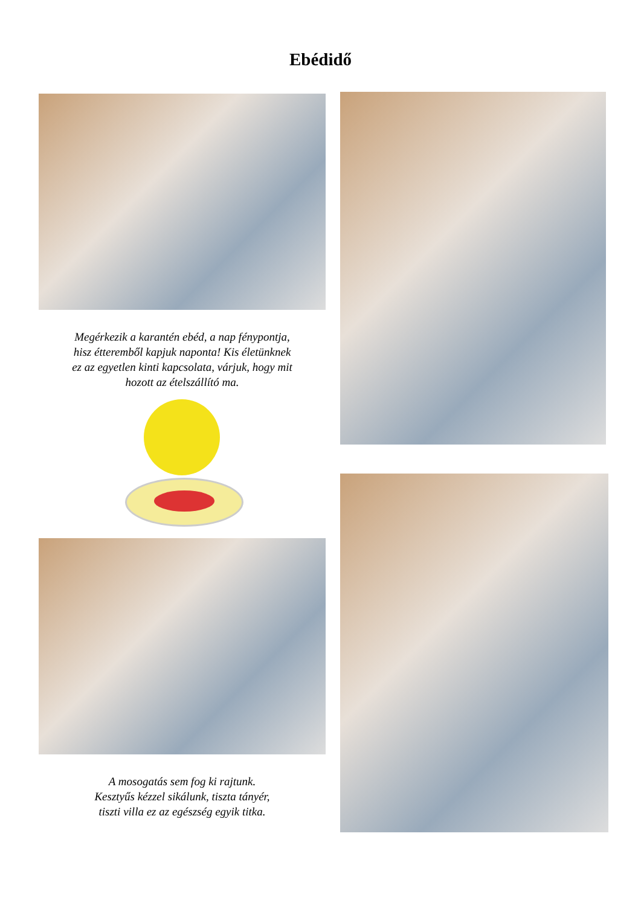Ebédidő
Megérkezik a karantén ebéd, a nap fénypontja, hisz étteremből kapjuk naponta! Kis életünknek ez az egyetlen kinti kapcsolata, várjuk, hogy mit hozott az ételszállító ma.
A mosogatás sem fog ki rajtunk.
Kesztyűs kézzel sikálunk, tiszta tányér,
tiszti villa ez az egészség egyik titka.